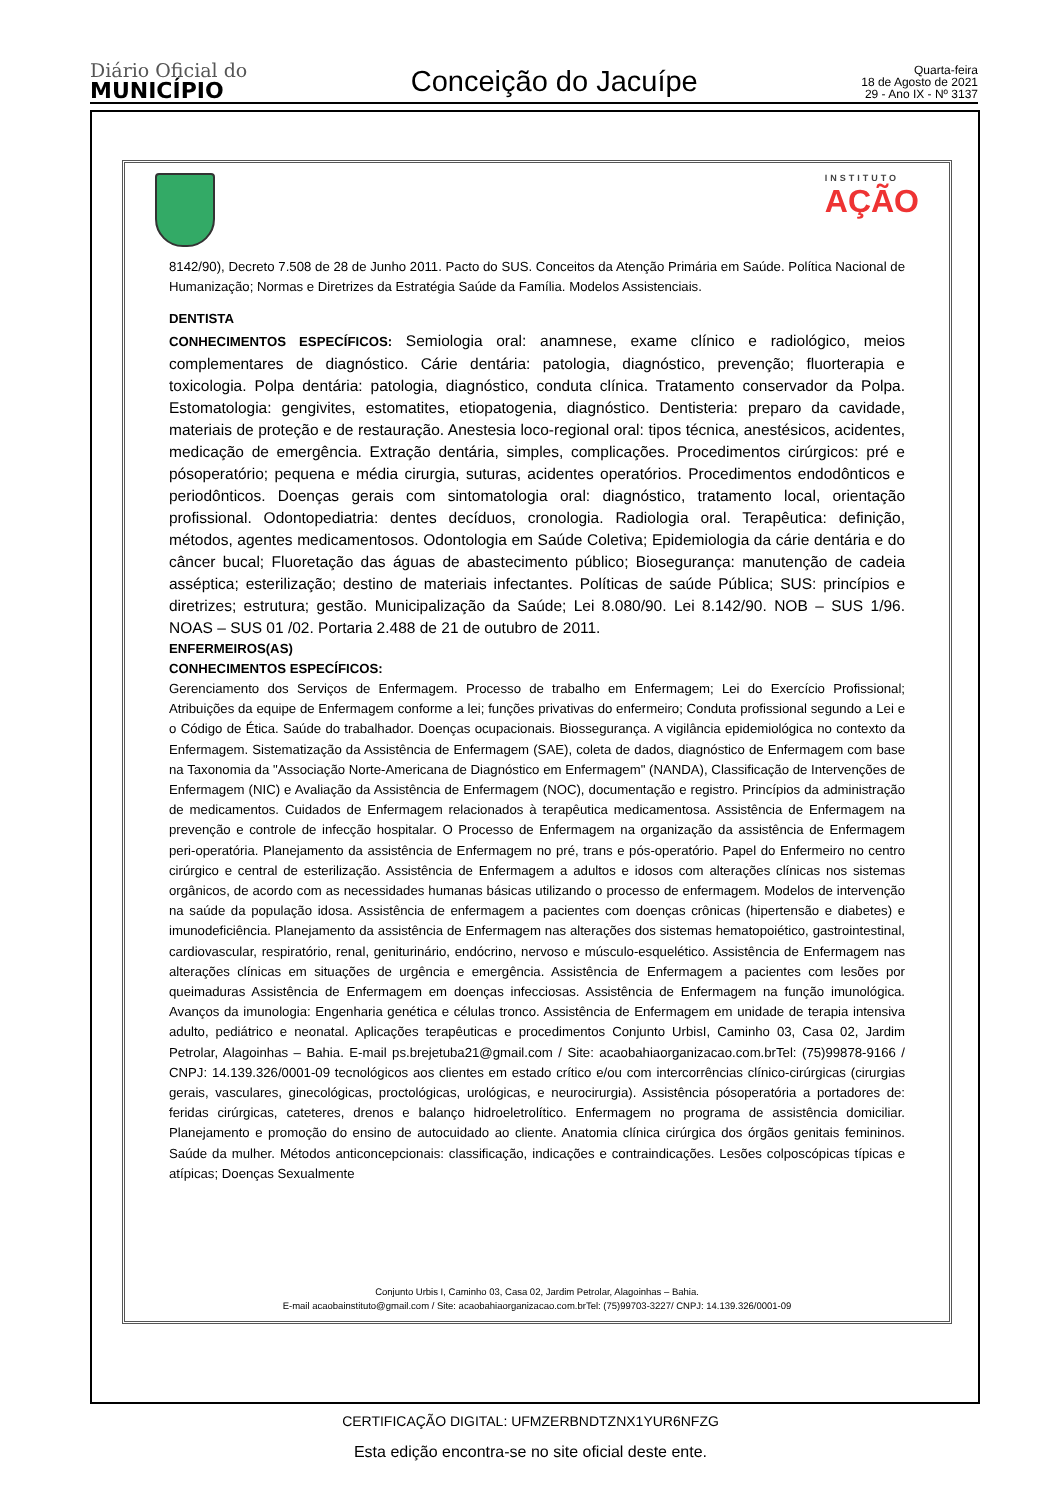Diário Oficial do
MUNICÍPIO
Conceição do Jacuípe
Quarta-feira
18 de Agosto de 2021
29 - Ano IX - Nº 3137
INSTITUTO
AÇÃO
8142/90), Decreto 7.508 de 28 de Junho 2011. Pacto do SUS. Conceitos da Atenção Primária em Saúde. Política Nacional de Humanização; Normas e Diretrizes da Estratégia Saúde da Família. Modelos Assistenciais.
DENTISTA
CONHECIMENTOS ESPECÍFICOS: Semiologia oral: anamnese, exame clínico e radiológico, meios complementares de diagnóstico. Cárie dentária: patologia, diagnóstico, prevenção; fluorterapia e toxicologia. Polpa dentária: patologia, diagnóstico, conduta clínica. Tratamento conservador da Polpa. Estomatologia: gengivites, estomatites, etiopatogenia, diagnóstico. Dentisteria: preparo da cavidade, materiais de proteção e de restauração. Anestesia loco-regional oral: tipos técnica, anestésicos, acidentes, medicação de emergência. Extração dentária, simples, complicações. Procedimentos cirúrgicos: pré e pósoperatório; pequena e média cirurgia, suturas, acidentes operatórios. Procedimentos endodônticos e periodônticos. Doenças gerais com sintomatologia oral: diagnóstico, tratamento local, orientação profissional. Odontopediatria: dentes decíduos, cronologia. Radiologia oral. Terapêutica: definição, métodos, agentes medicamentosos. Odontologia em Saúde Coletiva; Epidemiologia da cárie dentária e do câncer bucal; Fluoretação das águas de abastecimento público; Biosegurança: manutenção de cadeia asséptica; esterilização; destino de materiais infectantes. Políticas de saúde Pública; SUS: princípios e diretrizes; estrutura; gestão. Municipalização da Saúde; Lei 8.080/90. Lei 8.142/90. NOB – SUS 1/96. NOAS – SUS 01 /02. Portaria 2.488 de 21 de outubro de 2011.
ENFERMEIROS(AS)
CONHECIMENTOS ESPECÍFICOS:
Gerenciamento dos Serviços de Enfermagem. Processo de trabalho em Enfermagem; Lei do Exercício Profissional; Atribuições da equipe de Enfermagem conforme a lei; funções privativas do enfermeiro; Conduta profissional segundo a Lei e o Código de Ética. Saúde do trabalhador. Doenças ocupacionais. Biossegurança. A vigilância epidemiológica no contexto da Enfermagem. Sistematização da Assistência de Enfermagem (SAE), coleta de dados, diagnóstico de Enfermagem com base na Taxonomia da "Associação Norte-Americana de Diagnóstico em Enfermagem" (NANDA), Classificação de Intervenções de Enfermagem (NIC) e Avaliação da Assistência de Enfermagem (NOC), documentação e registro. Princípios da administração de medicamentos. Cuidados de Enfermagem relacionados à terapêutica medicamentosa. Assistência de Enfermagem na prevenção e controle de infecção hospitalar. O Processo de Enfermagem na organização da assistência de Enfermagem peri-operatória. Planejamento da assistência de Enfermagem no pré, trans e pós-operatório. Papel do Enfermeiro no centro cirúrgico e central de esterilização. Assistência de Enfermagem a adultos e idosos com alterações clínicas nos sistemas orgânicos, de acordo com as necessidades humanas básicas utilizando o processo de enfermagem. Modelos de intervenção na saúde da população idosa. Assistência de enfermagem a pacientes com doenças crônicas (hipertensão e diabetes) e imunodeficiência. Planejamento da assistência de Enfermagem nas alterações dos sistemas hematopoiético, gastrointestinal, cardiovascular, respiratório, renal, geniturinário, endócrino, nervoso e músculo-esquelético. Assistência de Enfermagem nas alterações clínicas em situações de urgência e emergência. Assistência de Enfermagem a pacientes com lesões por queimaduras Assistência de Enfermagem em doenças infecciosas. Assistência de Enfermagem na função imunológica. Avanços da imunologia: Engenharia genética e células tronco. Assistência de Enfermagem em unidade de terapia intensiva adulto, pediátrico e neonatal. Aplicações terapêuticas e procedimentos Conjunto UrbisI, Caminho 03, Casa 02, Jardim Petrolar, Alagoinhas – Bahia. E-mail ps.brejetuba21@gmail.com / Site: acaobahiaorganizacao.com.brTel: (75)99878-9166 / CNPJ: 14.139.326/0001-09 tecnológicos aos clientes em estado crítico e/ou com intercorrências clínico-cirúrgicas (cirurgias gerais, vasculares, ginecológicas, proctológicas, urológicas, e neurocirurgia). Assistência pósoperatória a portadores de: feridas cirúrgicas, cateteres, drenos e balanço hidroeletrolítico. Enfermagem no programa de assistência domiciliar. Planejamento e promoção do ensino de autocuidado ao cliente. Anatomia clínica cirúrgica dos órgãos genitais femininos. Saúde da mulher. Métodos anticoncepcionais: classificação, indicações e contraindicações. Lesões colposcópicas típicas e atípicas; Doenças Sexualmente
Conjunto Urbis I, Caminho 03, Casa 02, Jardim Petrolar, Alagoinhas – Bahia.
E-mail acaobainstituto@gmail.com / Site: acaobahiaorganizacao.com.brTel: (75)99703-3227/ CNPJ: 14.139.326/0001-09
CERTIFICAÇÃO DIGITAL: UFMZERBNDTZNX1YUR6NFZG
Esta edição encontra-se no site oficial deste ente.